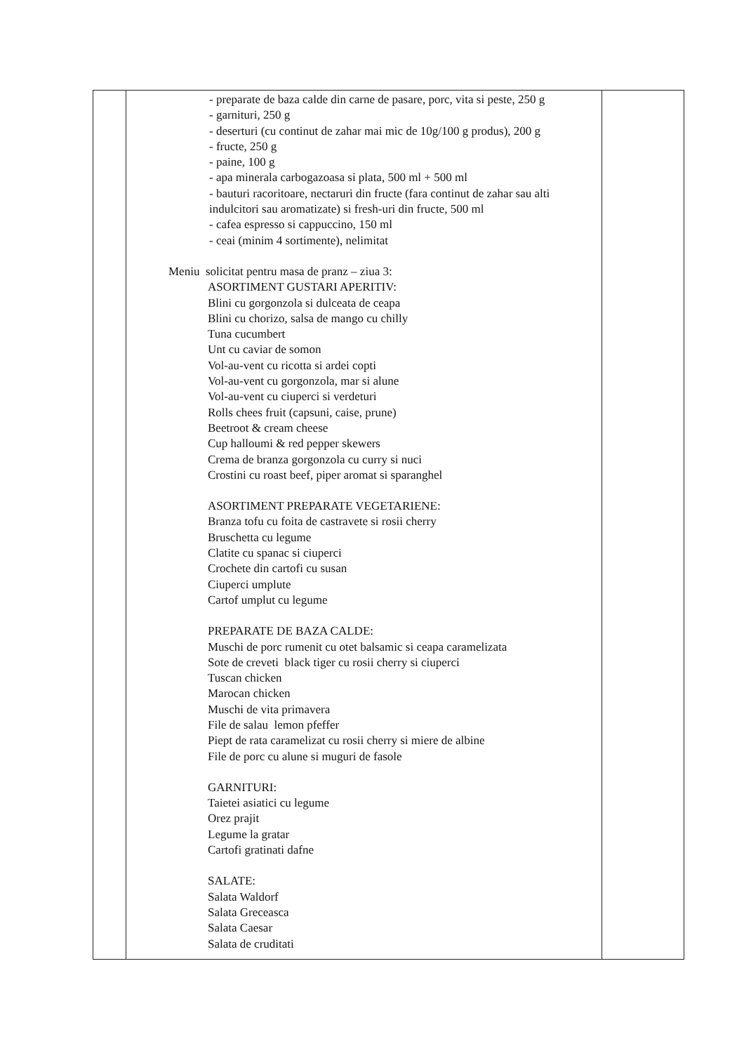| | - preparate de baza calde din carne de pasare, porc, vita si peste, 250 g - garnituri, 250 g - deserturi (cu continut de zahar mai mic de 10g/100 g produs), 200 g - fructe, 250 g - paine, 100 g - apa minerala carbogazoasa si plata, 500 ml + 500 ml - bauturi racoritoare, nectaruri din fructe (fara continut de zahar sau alti indulcitori sau aromatizate) si fresh-uri din fructe, 500 ml - cafea espresso si cappuccino, 150 ml - ceai (minim 4 sortimente), nelimitat Meniu solicitat pentru masa de pranz – ziua 3: ASORTIMENT GUSTARI APERITIV: Blini cu gorgonzola si dulceata de ceapa Blini cu chorizo, salsa de mango cu chilly Tuna cucumbert Unt cu caviar de somon Vol-au-vent cu ricotta si ardei copti Vol-au-vent cu gorgonzola, mar si alune Vol-au-vent cu ciuperci si verdeturi Rolls chees fruit (capsuni, caise, prune) Beetroot & cream cheese Cup halloumi & red pepper skewers Crema de branza gorgonzola cu curry si nuci Crostini cu roast beef, piper aromat si sparanghel ASORTIMENT PREPARATE VEGETARIENE: Branza tofu cu foita de castravete si rosii cherry Bruschetta cu legume Clatite cu spanac si ciuperci Crochete din cartofi cu susan Ciuperci umplute Cartof umplut cu legume PREPARATE DE BAZA CALDE: Muschi de porc rumenit cu otet balsamic si ceapa caramelizata Sote de creveti black tiger cu rosii cherry si ciuperci Tuscan chicken Marocan chicken Muschi de vita primavera File de salau lemon pfeffer Piept de rata caramelizat cu rosii cherry si miere de albine File de porc cu alune si muguri de fasole GARNITURI: Taietei asiatici cu legume Orez prajit Legume la gratar Cartofi gratinati dafne SALATE: Salata Waldorf Salata Greceasca Salata Caesar Salata de cruditati | |